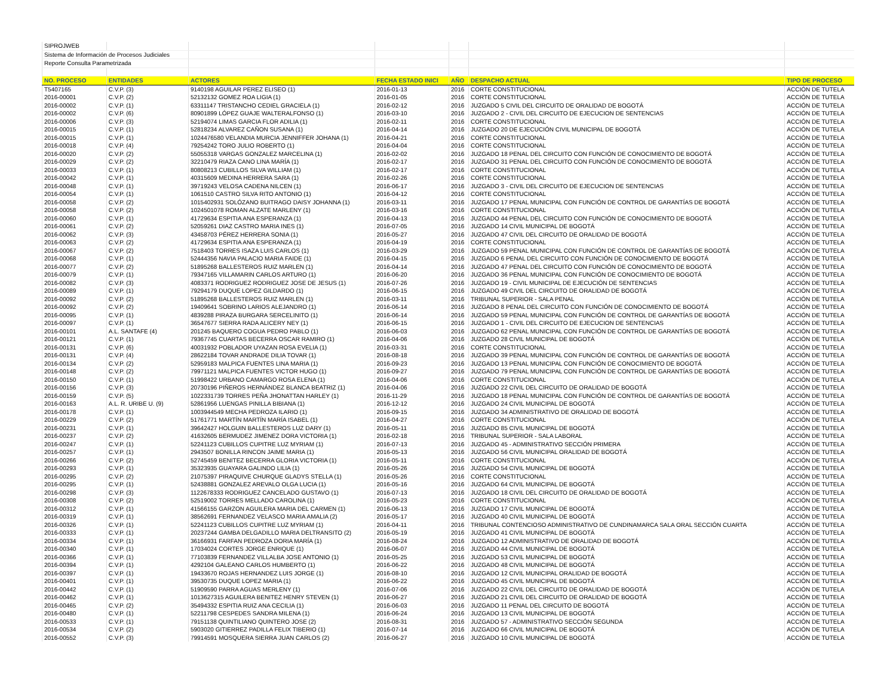| SIPROJWEB | | | | | | |
| Sistema de Información de Procesos Judiciales | | | | | | |
| Reporte Consulta Parametrizada | | | | | | |
| NO. PROCESO | ENTIDADES | ACTORES | FECHA ESTADO INICI | AÑO | DESPACHO ACTUAL | TIPO DE PROCESO |
| T5407165 | C.V.P. (3) | 9140198 AGUILAR PEREZ ELISEO (1) | 2016-01-13 | 2016 | CORTE CONSTITUCIONAL | ACCIÓN DE TUTELA |
| 2016-00001 | C.V.P. (2) | 52132132 GOMEZ ROA LIGIA (1) | 2016-01-05 | 2016 | CORTE CONSTITUCIONAL | ACCIÓN DE TUTELA |
| 2016-00002 | C.V.P. (1) | 63311147 TRISTANCHO CEDIEL GRACIELA (1) | 2016-02-12 | 2016 | JUZGADO 5 CIVIL DEL CIRCUITO DE ORALIDAD DE BOGOTÁ | ACCIÓN DE TUTELA |
| 2016-00002 | C.V.P. (6) | 80901899 LÓPEZ GUAJE WALTERALFONSO (1) | 2016-03-10 | 2016 | JUZGADO 2 - CIVIL DEL CIRCUITO DE EJECUCION DE SENTENCIAS | ACCIÓN DE TUTELA |
| 2016-00006 | C.V.P. (3) | 52194074 LIMAS GARCIA FLOR ADILIA (1) | 2016-02-11 | 2016 | CORTE CONSTITUCIONAL | ACCIÓN DE TUTELA |
| 2016-00015 | C.V.P. (1) | 52818234 ALVAREZ CAÑON SUSANA (1) | 2016-04-14 | 2016 | JUZGADO 20 DE EJECUCIÓN CIVIL MUNICIPAL DE BOGOTÁ | ACCIÓN DE TUTELA |
| 2016-00015 | C.V.P. (1) | 1024476580 VELANDIA MURCIA JENNIFFER JOHANA (1) | 2016-04-21 | 2016 | CORTE CONSTITUCIONAL | ACCIÓN DE TUTELA |
| 2016-00018 | C.V.P. (4) | 79254242 TORO JULIO ROBERTO (1) | 2016-04-04 | 2016 | CORTE CONSTITUCIONAL | ACCIÓN DE TUTELA |
| 2016-00020 | C.V.P. (2) | 55055318 VARGAS GONZALEZ MARCELINA (1) | 2016-02-02 | 2016 | JUZGADO 18 PENAL DEL CIRCUITO CON FUNCIÓN DE CONOCIMIENTO DE BOGOTÁ | ACCIÓN DE TUTELA |
| 2016-00029 | C.V.P. (2) | 32210479 RIAZA CANO LINA MARÍA (1) | 2016-02-17 | 2016 | JUZGADO 31 PENAL DEL CIRCUITO CON FUNCIÓN DE CONOCIMIENTO DE BOGOTÁ | ACCIÓN DE TUTELA |
| 2016-00033 | C.V.P. (1) | 80808213 CUBILLOS SILVA WILLIAM (1) | 2016-02-17 | 2016 | CORTE CONSTITUCIONAL | ACCIÓN DE TUTELA |
| 2016-00042 | C.V.P. (1) | 40315609 MEDINA HERRERA SARA (1) | 2016-02-26 | 2016 | CORTE CONSTITUCIONAL | ACCIÓN DE TUTELA |
| 2016-00048 | C.V.P. (1) | 39719243 VELOSA CADENA NILCEN (1) | 2016-06-17 | 2016 | JUZGADO 3 - CIVIL DEL CIRCUITO DE EJECUCION DE SENTENCIAS | ACCIÓN DE TUTELA |
| 2016-00054 | C.V.P. (1) | 1061510 CASTRO SILVA RITO ANTONIO (1) | 2016-04-12 | 2016 | CORTE CONSTITUCIONAL | ACCIÓN DE TUTELA |
| 2016-00058 | C.V.P. (2) | 1015402931 SOLÓZANO BUITRAGO DAISY JOHANNA (1) | 2016-03-11 | 2016 | JUZGADO 17 PENAL MUNICIPAL CON FUNCIÓN DE CONTROL DE GARANTÍAS DE BOGOTÁ | ACCIÓN DE TUTELA |
| 2016-00058 | C.V.P. (2) | 1024501078 ROMAN ALZATE MARLENY (1) | 2016-03-16 | 2016 | CORTE CONSTITUCIONAL | ACCIÓN DE TUTELA |
| 2016-00060 | C.V.P. (1) | 41729634 ESPITIA ANA ESPERANZA (1) | 2016-04-13 | 2016 | JUZGADO 44 PENAL DEL CIRCUITO CON FUNCIÓN DE CONOCIMIENTO DE BOGOTÁ | ACCIÓN DE TUTELA |
| 2016-00061 | C.V.P. (2) | 52059261 DIAZ CASTRO MARIA INES (1) | 2016-07-05 | 2016 | JUZGADO 14 CIVIL MUNICIPAL DE BOGOTÁ | ACCIÓN DE TUTELA |
| 2016-00062 | C.V.P. (3) | 43458703 PÉREZ HERRERA SONIA (1) | 2016-05-27 | 2016 | JUZGADO 47 CIVIL DEL CIRCUITO DE ORALIDAD DE BOGOTÁ | ACCIÓN DE TUTELA |
| 2016-00063 | C.V.P. (2) | 41729634 ESPITIA ANA ESPERANZA (1) | 2016-04-19 | 2016 | CORTE CONSTITUCIONAL | ACCIÓN DE TUTELA |
| 2016-00067 | C.V.P. (2) | 7518403 TORRES ISAZA LUIS CARLOS (1) | 2016-03-29 | 2016 | JUZGADO 59 PENAL MUNICIPAL CON FUNCIÓN DE CONTROL DE GARANTÍAS DE BOGOTÁ | ACCIÓN DE TUTELA |
| 2016-00068 | C.V.P. (1) | 52444356 NAVIA PALACIO MARIA FAIDE (1) | 2016-04-15 | 2016 | JUZGADO 6 PENAL DEL CIRCUITO CON FUNCIÓN DE CONOCIMIENTO DE BOGOTÁ | ACCIÓN DE TUTELA |
| 2016-00077 | C.V.P. (2) | 51895268 BALLESTEROS RUIZ MARLEN (1) | 2016-04-14 | 2016 | JUZGADO 47 PENAL DEL CIRCUITO CON FUNCIÓN DE CONOCIMIENTO DE BOGOTÁ | ACCIÓN DE TUTELA |
| 2016-00079 | C.V.P. (1) | 79347165 VILLAMARIN CARLOS ARTURO (1) | 2016-06-20 | 2016 | JUZGADO 36 PENAL MUNICIPAL CON FUNCIÓN DE CONOCIMIENTO DE BOGOTÁ | ACCIÓN DE TUTELA |
| 2016-00082 | C.V.P. (3) | 4083371 RODRIGUEZ RODRIGUEZ JOSE DE JESUS (1) | 2016-07-26 | 2016 | JUZGADO 19 - CIVIL MUNICIPAL DE EJECUCIÓN DE SENTENCIAS | ACCIÓN DE TUTELA |
| 2016-00089 | C.V.P. (1) | 79294179 DUQUE LOPEZ GILDARDO (1) | 2016-06-15 | 2016 | JUZGADO 49 CIVIL DEL CIRCUITO DE ORALIDAD DE BOGOTÁ | ACCIÓN DE TUTELA |
| 2016-00092 | C.V.P. (2) | 51895268 BALLESTEROS RUIZ MARLEN (1) | 2016-03-11 | 2016 | TRIBUNAL SUPERIOR - SALA PENAL | ACCIÓN DE TUTELA |
| 2016-00092 | C.V.P. (2) | 19409641 SOBRINO LARIOS ALEJANDRO (1) | 2016-06-14 | 2016 | JUZGADO 8 PENAL DEL CIRCUITO CON FUNCIÓN DE CONOCIMIENTO DE BOGOTÁ | ACCIÓN DE TUTELA |
| 2016-00095 | C.V.P. (1) | 4839288 PIRAZA BURGARA SERCELINITO (1) | 2016-06-14 | 2016 | JUZGADO 59 PENAL MUNICIPAL CON FUNCIÓN DE CONTROL DE GARANTÍAS DE BOGOTÁ | ACCIÓN DE TUTELA |
| 2016-00097 | C.V.P. (1) | 36547677 SIERRA RADA ALICERY NEY (1) | 2016-06-15 | 2016 | JUZGADO 1 - CIVIL DEL CIRCUITO DE EJECUCION DE SENTENCIAS | ACCIÓN DE TUTELA |
| 2016-00101 | A.L. SANTAFE (4) | 201245 BAQUERO COGUA PEDRO PABLO (1) | 2016-06-03 | 2016 | JUZGADO 62 PENAL MUNICIPAL CON FUNCIÓN DE CONTROL DE GARANTÍAS DE BOGOTÁ | ACCIÓN DE TUTELA |
| 2016-00121 | C.V.P. (1) | 79367745 CUARTAS BECERRA OSCAR RAMIRO (1) | 2016-04-06 | 2016 | JUZGADO 28 CIVIL MUNICIPAL DE BOGOTÁ | ACCIÓN DE TUTELA |
| 2016-00131 | C.V.P. (6) | 40031932 POBLADOR UYAZAN ROSA EVELIA (1) | 2016-03-31 | 2016 | CORTE CONSTITUCIONAL | ACCIÓN DE TUTELA |
| 2016-00131 | C.V.P. (4) | 28622184 TOVAR ANDRADE DILIA TOVAR (1) | 2016-08-18 | 2016 | JUZGADO 39 PENAL MUNICIPAL CON FUNCIÓN DE CONTROL DE GARANTÍAS DE BOGOTÁ | ACCIÓN DE TUTELA |
| 2016-00134 | C.V.P. (2) | 52959183 MALPICA FUENTES LINA MARIA (1) | 2016-09-23 | 2016 | JUZGADO 13 PENAL MUNICIPAL CON FUNCIÓN DE CONOCIMIENTO DE BOGOTÁ | ACCIÓN DE TUTELA |
| 2016-00148 | C.V.P. (2) | 79971121 MALPICA FUENTES VICTOR HUGO (1) | 2016-09-27 | 2016 | JUZGADO 79 PENAL MUNICIPAL CON FUNCIÓN DE CONTROL DE GARANTÍAS DE BOGOTÁ | ACCIÓN DE TUTELA |
| 2016-00150 | C.V.P. (1) | 51998422 URBANO CAMARGO ROSA ELENA (1) | 2016-04-06 | 2016 | CORTE CONSTITUCIONAL | ACCIÓN DE TUTELA |
| 2016-00156 | C.V.P. (3) | 20730196 PIÑEROS HERNÁNDEZ BLANCA BEATRIZ (1) | 2016-04-06 | 2016 | JUZGADO 22 CIVIL DEL CIRCUITO DE ORALIDAD DE BOGOTÁ | ACCIÓN DE TUTELA |
| 2016-00159 | C.V.P. (5) | 1022331739 TORRES PEÑA JHONATTAN HARLEY (1) | 2016-11-29 | 2016 | JUZGADO 18 PENAL MUNICIPAL CON FUNCIÓN DE CONTROL DE GARANTÍAS DE BOGOTÁ | ACCIÓN DE TUTELA |
| 2016-00163 | A.L. R. URIBE U. (9) | 52861956 LUENGAS PINILLA BIBIANA (1) | 2016-12-12 | 2016 | JUZGADO 24 CIVIL MUNICIPAL DE BOGOTÁ | ACCIÓN DE TUTELA |
| 2016-00178 | C.V.P. (1) | 1003944549 MECHA PEDROZA ILARIO (1) | 2016-09-15 | 2016 | JUZGADO 34 ADMINISTRATIVO DE ORALIDAD DE BOGOTÁ | ACCIÓN DE TUTELA |
| 2016-00229 | C.V.P. (2) | 51761771 MARTÍN MARTÍN MARÍA ISABEL (1) | 2016-04-27 | 2016 | CORTE CONSTITUCIONAL | ACCIÓN DE TUTELA |
| 2016-00231 | C.V.P. (1) | 39642427 HOLGUIN BALLESTEROS LUZ DARY (1) | 2016-05-11 | 2016 | JUZGADO 85 CIVIL MUNICIPAL DE BOGOTÁ | ACCIÓN DE TUTELA |
| 2016-00237 | C.V.P. (2) | 41632605 BERMUDEZ JIMENEZ DORA VICTORIA (1) | 2016-02-18 | 2016 | TRIBUNAL SUPERIOR - SALA LABORAL | ACCIÓN DE TUTELA |
| 2016-00247 | C.V.P. (1) | 52241123 CUBILLOS CUPITRE LUZ MYRIAM (1) | 2016-07-13 | 2016 | JUZGADO 45 - ADMINISTRATIVO SECCIÓN PRIMERA | ACCIÓN DE TUTELA |
| 2016-00257 | C.V.P. (1) | 2943507 BONILLA RINCON JAIME MARIA (1) | 2016-05-13 | 2016 | JUZGADO 56 CIVIL MUNICIPAL ORALIDAD DE BOGOTÁ | ACCIÓN DE TUTELA |
| 2016-00266 | C.V.P. (2) | 52745459 BENITEZ BECERRA GLORIA VICTORIA (1) | 2016-05-11 | 2016 | CORTE CONSTITUCIONAL | ACCIÓN DE TUTELA |
| 2016-00293 | C.V.P. (1) | 35323935 GUAYARA GALINDO LILIA (1) | 2016-05-26 | 2016 | JUZGADO 54 CIVIL MUNICIPAL DE BOGOTÁ | ACCIÓN DE TUTELA |
| 2016-00295 | C.V.P. (2) | 21075397 PIRAQUIVE CHURQUE GLADYS STELLA (1) | 2016-05-26 | 2016 | CORTE CONSTITUCIONAL | ACCIÓN DE TUTELA |
| 2016-00295 | C.V.P. (1) | 52438881 GONZALEZ AREVALO OLGA LUCIA (1) | 2016-05-16 | 2016 | JUZGADO 64 CIVIL MUNICIPAL DE BOGOTÁ | ACCIÓN DE TUTELA |
| 2016-00298 | C.V.P. (3) | 1122678333 RODRIGUEZ CANCELADO GUSTAVO (1) | 2016-07-13 | 2016 | JUZGADO 18 CIVIL DEL CIRCUITO DE ORALIDAD DE BOGOTÁ | ACCIÓN DE TUTELA |
| 2016-00308 | C.V.P. (2) | 52519002 TORRES MELLADO CAROLINA (1) | 2016-05-23 | 2016 | CORTE CONSTITUCIONAL | ACCIÓN DE TUTELA |
| 2016-00312 | C.V.P. (1) | 41566155 GARZON AGUILERA MARIA DEL CARMEN (1) | 2016-06-13 | 2016 | JUZGADO 17 CIVIL MUNICIPAL DE BOGOTÁ | ACCIÓN DE TUTELA |
| 2016-00319 | C.V.P. (1) | 38562691 FERNANDEZ VELASCO MARIA AMALIA (2) | 2016-05-17 | 2016 | JUZGADO 40 CIVIL MUNICIPAL DE BOGOTÁ | ACCIÓN DE TUTELA |
| 2016-00326 | C.V.P. (1) | 52241123 CUBILLOS CUPITRE LUZ MYRIAM (1) | 2016-04-11 | 2016 | TRIBUNAL CONTENCIOSO ADMINISTRATIVO DE CUNDINAMARCA SALA ORAL SECCIÓN CUARTA | ACCIÓN DE TUTELA |
| 2016-00333 | C.V.P. (1) | 20237244 GAMBA DELGADILLO MARIA DELTRANSITO (2) | 2016-05-19 | 2016 | JUZGADO 41 CIVIL MUNICIPAL DE BOGOTÁ | ACCIÓN DE TUTELA |
| 2016-00334 | C.V.P. (1) | 36166931 FARFAN PEDROZA DORIA MARÍA (1) | 2016-08-24 | 2016 | JUZGADO 12 ADMINISTRATIVO DE ORALIDAD DE BOGOTÁ | ACCIÓN DE TUTELA |
| 2016-00340 | C.V.P. (1) | 17034024 CORTES JORGE ENRIQUE (1) | 2016-06-07 | 2016 | JUZGADO 44 CIVIL MUNICIPAL DE BOGOTÁ | ACCIÓN DE TUTELA |
| 2016-00366 | C.V.P. (1) | 77103839 FERNANDEZ VILLALBA JOSE ANTONIO (1) | 2016-05-25 | 2016 | JUZGADO 53 CIVIL MUNICIPAL DE BOGOTÁ | ACCIÓN DE TUTELA |
| 2016-00394 | C.V.P. (1) | 4292104 GALEANO CARLOS HUMBERTO (1) | 2016-06-22 | 2016 | JUZGADO 48 CIVIL MUNICIPAL DE BOGOTÁ | ACCIÓN DE TUTELA |
| 2016-00397 | C.V.P. (1) | 19433670 ROJAS HERNANDEZ LUIS JORGE (1) | 2016-08-10 | 2016 | JUZGADO 12 CIVIL MUNICIPAL ORALIDAD DE BOGOTÁ | ACCIÓN DE TUTELA |
| 2016-00401 | C.V.P. (1) | 39530735 DUQUE LOPEZ MARIA (1) | 2016-06-22 | 2016 | JUZGADO 45 CIVIL MUNICIPAL DE BOGOTÁ | ACCIÓN DE TUTELA |
| 2016-00442 | C.V.P. (1) | 51909590 PARRA AGUAS MERLENY (1) | 2016-07-06 | 2016 | JUZGADO 22 CIVIL DEL CIRCUITO DE ORALIDAD DE BOGOTÁ | ACCIÓN DE TUTELA |
| 2016-00462 | C.V.P. (1) | 1013627315 AGUILERA BENITEZ HENRY STEVEN (1) | 2016-06-27 | 2016 | JUZGADO 21 CIVIL DEL CIRCUITO DE ORALIDAD DE BOGOTÁ | ACCIÓN DE TUTELA |
| 2016-00465 | C.V.P. (2) | 35494332 ESPITIA RUIZ ANA CECILIA (1) | 2016-06-03 | 2016 | JUZGADO 11 PENAL DEL CIRCUITO DE BOGOTÁ | ACCIÓN DE TUTELA |
| 2016-00480 | C.V.P. (1) | 52211798 CESPEDES SANDRA MILENA (1) | 2016-06-24 | 2016 | JUZGADO 13 CIVIL MUNICIPAL DE BOGOTÁ | ACCIÓN DE TUTELA |
| 2016-00533 | C.V.P. (1) | 79151138 QUINTILIANO QUINTERO JOSE (2) | 2016-08-31 | 2016 | JUZGADO 57 - ADMINISTRATIVO SECCIÓN SEGUNDA | ACCIÓN DE TUTELA |
| 2016-00534 | C.V.P. (2) | 5903020 GITIERREZ PADILLA FELIX TIBERIO (1) | 2016-07-14 | 2016 | JUZGADO 66 CIVIL MUNICIPAL DE BOGOTÁ | ACCIÓN DE TUTELA |
| 2016-00552 | C.V.P. (3) | 79914591 MOSQUERA SIERRA JUAN CARLOS (2) | 2016-06-27 | 2016 | JUZGADO 10 CIVIL MUNICIPAL DE BOGOTÁ | ACCIÓN DE TUTELA |